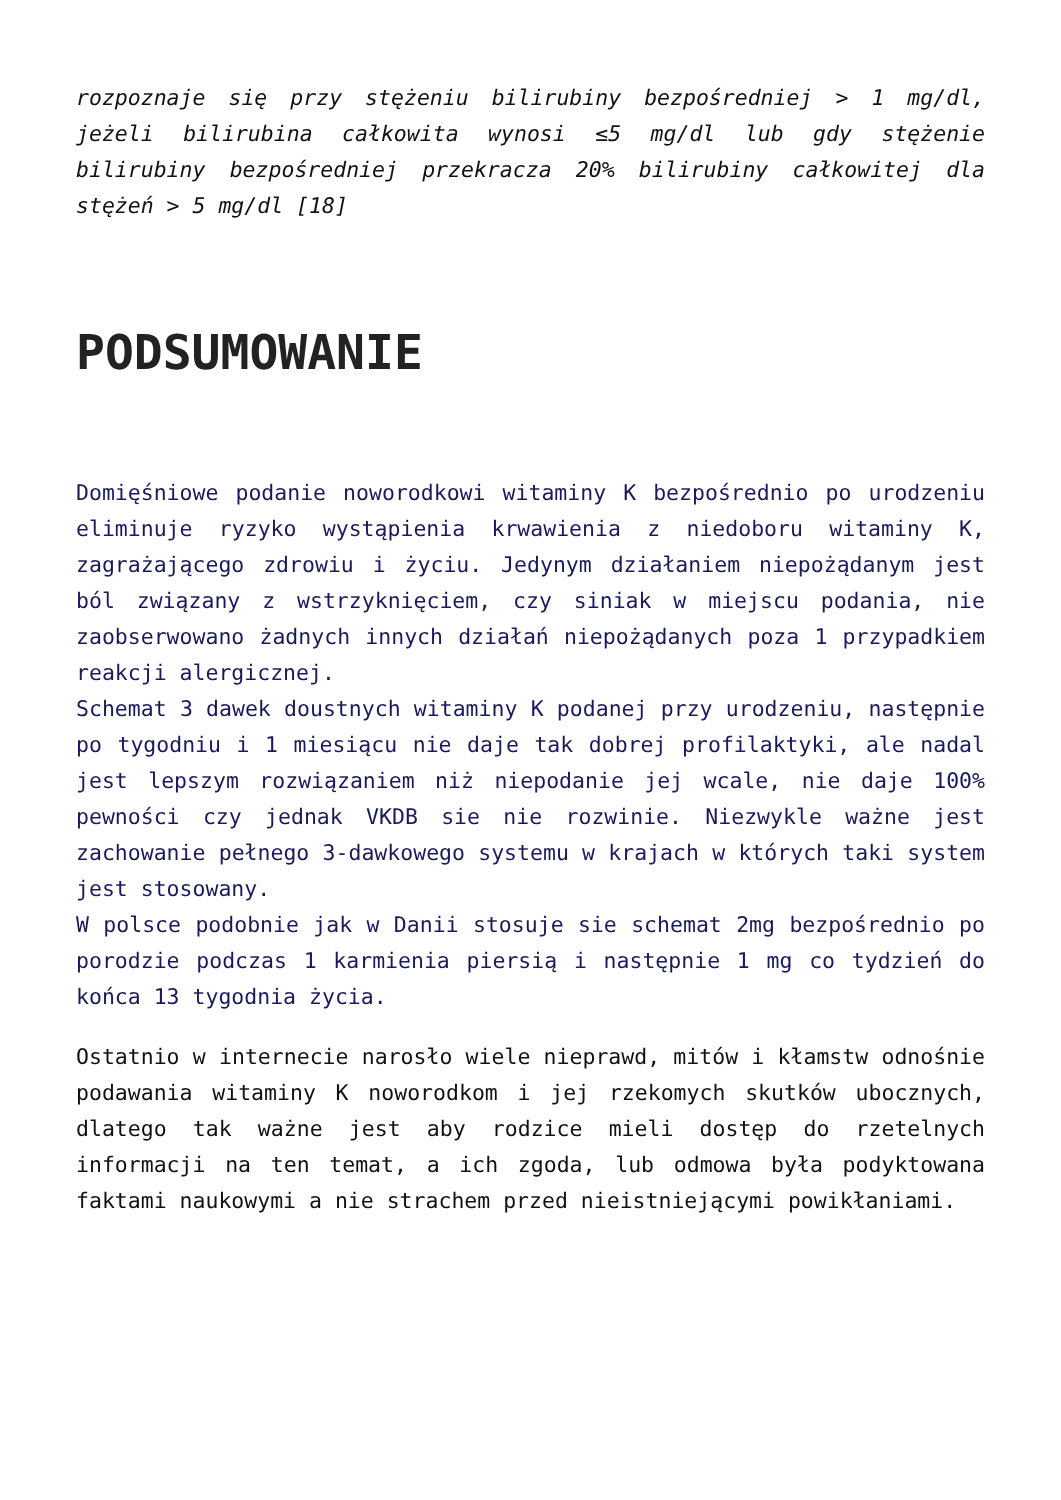rozpoznaje się przy stężeniu bilirubiny bezpośredniej > 1 mg/dl, jeżeli bilirubina całkowita wynosi ≤5 mg/dl lub gdy stężenie bilirubiny bezpośredniej przekracza 20% bilirubiny całkowitej dla stężeń > 5 mg/dl [18]
PODSUMOWANIE
Domięśniowe podanie noworodkowi witaminy K bezpośrednio po urodzeniu eliminuje ryzyko wystąpienia krwawienia z niedoboru witaminy K, zagrażającego zdrowiu i życiu. Jedynym działaniem niepożądanym jest ból związany z wstrzyknięciem, czy siniak w miejscu podania, nie zaobserwowano żadnych innych działań niepożądanych poza 1 przypadkiem reakcji alergicznej.
Schemat 3 dawek doustnych witaminy K podanej przy urodzeniu, następnie po tygodniu i 1 miesiącu nie daje tak dobrej profilaktyki, ale nadal jest lepszym rozwiązaniem niż niepodanie jej wcale, nie daje 100% pewności czy jednak VKDB sie nie rozwinie. Niezwykle ważne jest zachowanie pełnego 3-dawkowego systemu w krajach w których taki system jest stosowany.
W polsce podobnie jak w Danii stosuje sie schemat 2mg bezpośrednio po porodzie podczas 1 karmienia piersią i następnie 1 mg co tydzień do końca 13 tygodnia życia.
Ostatnio w internecie narosło wiele nieprawd, mitów i kłamstw odnośnie podawania witaminy K noworodkom i jej rzekomych skutków ubocznych, dlatego tak ważne jest aby rodzice mieli dostęp do rzetelnych informacji na ten temat, a ich zgoda, lub odmowa była podyktowana faktami naukowymi a nie strachem przed nieistniejącymi powikłaniami.